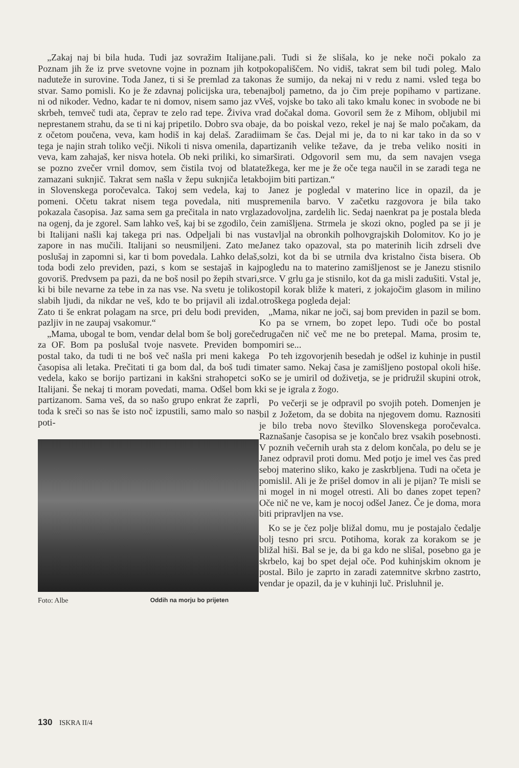„Zakaj naj bi bila huda. Tudi jaz sovražim Italijane. Poznam jih že iz prve svetovne vojne in poznam jih kot naduteže in surovine. Toda Janez, ti si še premlad za tako stvar. Samo pomisli. Ko je že zdavnaj policijska ura, tebe ni od nikoder. Vedno, kadar te ni domov, nisem samo jaz v skrbeh, temveč tudi ata, čeprav te zelo rad tepe. Živiva v neprestanem strahu, da se ti ni kaj pripetilo. Dobro sva oba z očetom poučena, veva, kam hodiš in kaj delaš. Zaradi tega je najin strah toliko večji. Nikoli ti nisva omenila, da veva, kam zahajaš, ker nisva hotela. Ob neki priliki, ko si se pozno zvečer vrnil domov, sem čistila tvoj od blata zamazani suknjič. Takrat sem našla v žepu suknjiča letak in Slovenskega poročevalca. Takoj sem vedela, kaj to pomeni. Očetu takrat nisem tega povedala, niti mu pokazala časopisa. Jaz sama sem ga prečitala in nato vrgla na ogenj, da je zgorel. Sam lahko veš, kaj bi se zgodilo, če bi Italijani našli kaj takega pri nas. Odpeljali bi nas v zapore in nas mučili. Italijani so neusmiljeni. Zato me poslušaj in zapomni si, kar ti bom povedala. Lahko delaš, toda bodi zelo previden, pazi, s kom se sestajaš in kaj govoriš. Predvsem pa pazi, da ne boš nosil po žepih stvari, ki bi bile nevarne za tebe in za nas vse. Na svetu je toliko slabih ljudi, da nikdar ne veš, kdo te bo prijavil ali izdal. Zato ti še enkrat polagam na srce, pri delu bodi previden, pazljiv in ne zaupaj vsakomur.“
„Mama, ubogal te bom, vendar delal bom še bolj goreče za OF. Bom pa poslušal tvoje nasvete. Previden bom postal tako, da tudi ti ne boš več našla pri meni kakega časopisa ali letaka. Prečitati ti ga bom dal, da boš tudi ti vedela, kako se borijo partizani in kakšni strahopetci so Italijani. Še nekaj ti moram povedati, mama. Odšel bom k partizanom. Sama veš, da so našo grupo enkrat že zaprli, toda k sreči so nas še isto noč izpustili, samo malo so nas poti-
Foto: Albe Oddih na morju bo prijeten
pali. Tudi si že slišala, ko je neke noči pokalo za pokopališčem. No vidiš, takrat sem bil tudi poleg. Malo nas že sumijo, da nekaj ni v redu z nami. vsled tega bo najbolj pametno, da jo čim preje popihamo v partizane. Veš, vojske bo tako ali tako kmalu konec in svobode ne bi rad dočakal doma. Govoril sem že z Mihom, obljubil mi je, da bo poiskal vezo, rekel je naj še malo počakam, da imam še čas. Dejal mi je, da to ni kar tako in da so v partizanih velike težave, da je treba veliko nositi in marširati. Odgovoril sem mu, da sem navajen vsega težkega, ker me je že oče tega naučil in se zaradi tega ne bojim biti partizan.“
Janez je pogledal v materino lice in opazil, da je spremenila barvo. V začetku razgovora je bila tako zadovoljna, zardelih lic. Sedaj naenkrat pa je postala bleda in zamišljena. Strmela je skozi okno, pogled pa se ji je ustavljal na obronkih polhovgrajskih Dolomitov. Ko jo je Janez tako opazoval, sta po materinih licih zdrseli dve solzi, kot da bi se utrnila dva kristalno čista bisera. Ob pogledu na to materino zamišljenost se je Janezu stisnilo srce. V grlu ga je stisnilo, kot da ga misli zadušiti. Vstal je, stopil korak bliže k materi, z jokajočim glasom in milino otroškega pogleda dejal:
„Mama, nikar ne joči, saj bom previden in pazil se bom. Ko pa se vrnem, bo zopet lepo. Tudi oče bo postal drugačen nič več me ne bo pretepal. Mama, prosim te, pomiri se...
Po teh izgovorjenih besedah je odšel iz kuhinje in pustil mater samo. Nekaj časa je zamišljeno postopal okoli hiše. Ko se je umiril od doživetja, se je pridružil skupini otrok, ki se je igrala z žogo.
Po večerji se je odpravil po svojih poteh. Domenjen je bil z Jožetom, da se dobita na njegovem domu. Raznositi je bilo treba novo številko Slovenskega poročevalca. Raznašanje časopisa se je končalo brez vsakih posebnosti. V poznih večernih urah sta z delom končala, po delu se je Janez odpravil proti domu. Med potjo je imel ves čas pred seboj materino sliko, kako je zaskrbljena. Tudi na očeta je pomislil. Ali je že prišel domov in ali je pijan? Te misli se ni mogel in ni mogel otresti. Ali bo danes zopet tepen? Oče nič ne ve, kam je nocoj odšel Janez. Če je doma, mora biti pripravljen na vse.
Ko se je čez polje bližal domu, mu je postajalo čedalje bolj tesno pri srcu. Potihoma, korak za korakom se je bližal hiši. Bal se je, da bi ga kdo ne slišal, posebno ga je skrbelo, kaj bo spet dejal oče. Pod kuhinjskim oknom je postal. Bilo je zaprto in zaradi zatemnitve skrbno zastrto, vendar je opazil, da je v kuhinji luč. Prisluhnil je.
130 ISKRA II/4